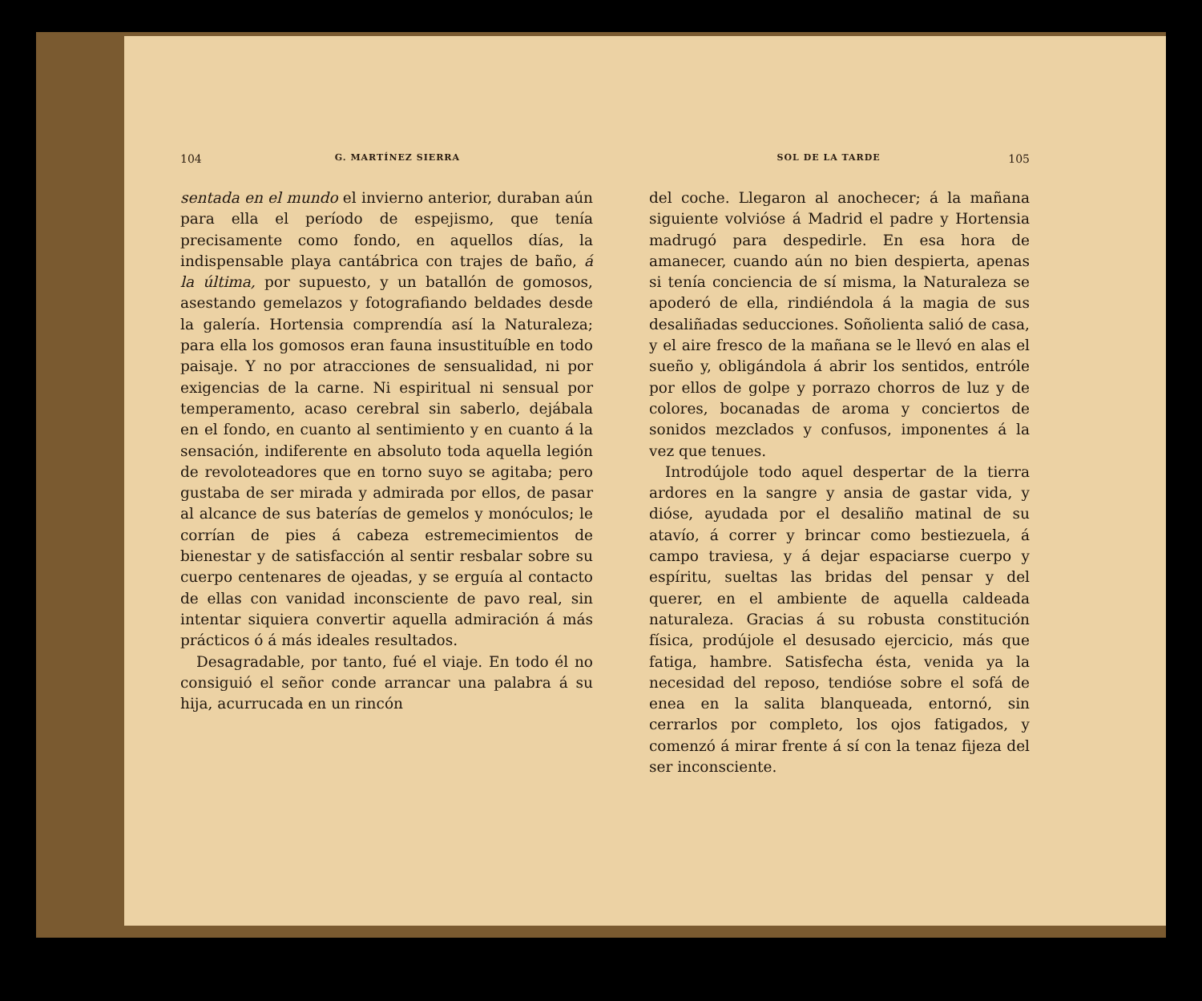104 G. MARTÍNEZ SIERRA
sentada en el mundo el invierno anterior, duraban aún para ella el período de espejismo, que tenía precisamente como fondo, en aquellos días, la indispensable playa cantábrica con trajes de baño, á la última, por supuesto, y un batallón de gomosos, asestando gemelazos y fotografiando beldades desde la galería. Hortensia comprendía así la Naturaleza; para ella los gomosos eran fauna insustituíble en todo paisaje. Y no por atracciones de sensualidad, ni por exigencias de la carne. Ni espiritual ni sensual por temperamento, acaso cerebral sin saberlo, dejábala en el fondo, en cuanto al sentimiento y en cuanto á la sensación, indiferente en absoluto toda aquella legión de revoloteadores que en torno suyo se agitaba; pero gustaba de ser mirada y admirada por ellos, de pasar al alcance de sus baterías de gemelos y monóculos; le corrían de pies á cabeza estremecimientos de bienestar y de satisfacción al sentir resbalar sobre su cuerpo centenares de ojeadas, y se erguía al contacto de ellas con vanidad inconsciente de pavo real, sin intentar siquiera convertir aquella admiración á más prácticos ó á más ideales resultados.
Desagradable, por tanto, fué el viaje. En todo él no consiguió el señor conde arrancar una palabra á su hija, acurrucada en un rincón
SOL DE LA TARDE 105
del coche. Llegaron al anochecer; á la mañana siguiente volvióse á Madrid el padre y Hortensia madrugó para despedirle. En esa hora de amanecer, cuando aún no bien despierta, apenas si tenía conciencia de sí misma, la Naturaleza se apoderó de ella, rindiéndola á la magia de sus desaliñadas seducciones. Soñolienta salió de casa, y el aire fresco de la mañana se le llevó en alas el sueño y, obligándola á abrir los sentidos, entróle por ellos de golpe y porrazo chorros de luz y de colores, bocanadas de aroma y conciertos de sonidos mezclados y confusos, imponentes á la vez que tenues.
Introdújole todo aquel despertar de la tierra ardores en la sangre y ansia de gastar vida, y dióse, ayudada por el desaliño matinal de su atavío, á correr y brincar como bestiezuela, á campo traviesa, y á dejar espaciarse cuerpo y espíritu, sueltas las bridas del pensar y del querer, en el ambiente de aquella caldeada naturaleza. Gracias á su robusta constitución física, prodújole el desusado ejercicio, más que fatiga, hambre. Satisfecha ésta, venida ya la necesidad del reposo, tendióse sobre el sofá de enea en la salita blanqueada, entornó, sin cerrarlos por completo, los ojos fatigados, y comenzó á mirar frente á sí con la tenaz fijeza del ser inconsciente.